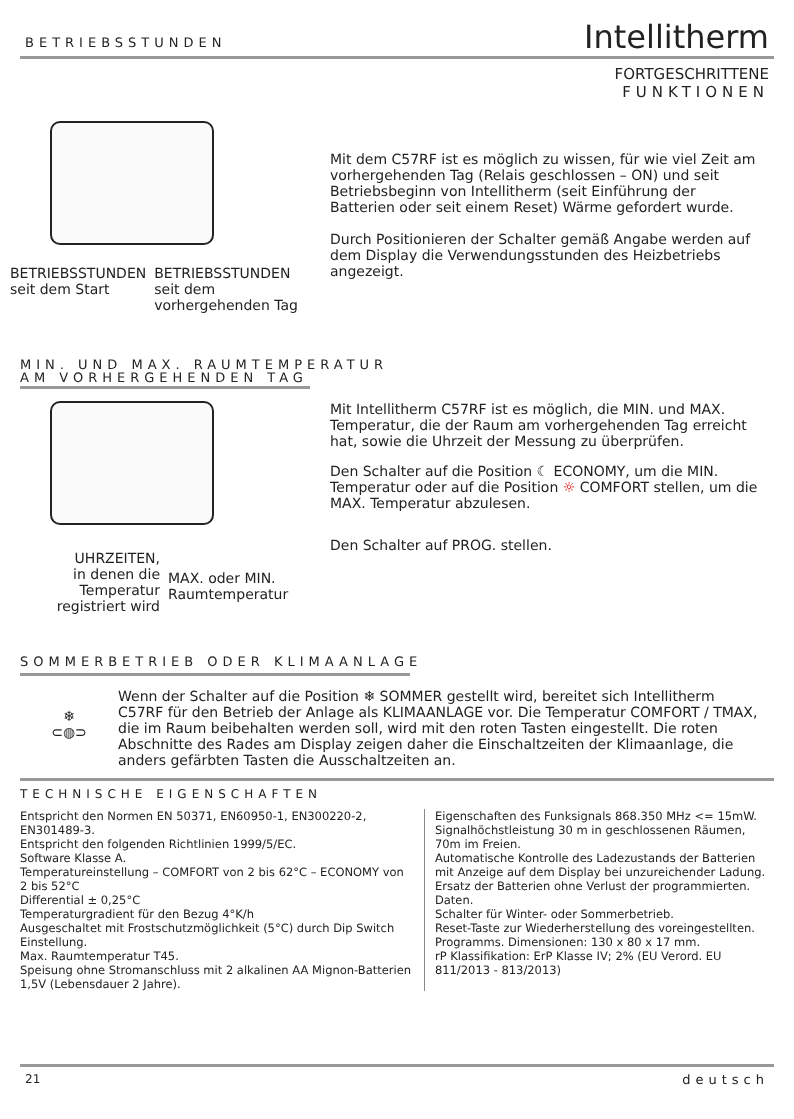BETRIEBSSTUNDEN
Intellitherm
FORTGESCHRITTENE
FUNKTIONEN
BETRIEBSSTUNDEN
seit dem Start
BETRIEBSSTUNDEN
seit dem
vorhergehenden Tag
Mit dem C57RF ist es möglich zu wissen, für wie viel Zeit am vorhergehenden Tag (Relais geschlossen – ON) und seit Betriebsbeginn von Intellitherm (seit Einführung der Batterien oder seit einem Reset) Wärme gefordert wurde.
Durch Positionieren der Schalter gemäß Angabe werden auf dem Display die Verwendungsstunden des Heizbetriebs angezeigt.
MIN. UND MAX. RAUMTEMPERATUR
AM VORHERGEHENDEN TAG
UHRZEITEN,
in denen die
Temperatur
registriert wird
MAX. oder MIN.
Raumtemperatur
Mit Intellitherm C57RF ist es möglich, die MIN. und MAX. Temperatur, die der Raum am vorhergehenden Tag erreicht hat, sowie die Uhrzeit der Messung zu überprüfen.
Den Schalter auf die Position ☾ ECONOMY, um die MIN. Temperatur oder auf die Position ☼ COMFORT stellen, um die MAX. Temperatur abzulesen.
Den Schalter auf PROG. stellen.
SOMMERBETRIEB ODER KLIMAANLAGE
❄
⊂◍⊃
Wenn der Schalter auf die Position ❄ SOMMER gestellt wird, bereitet sich Intellitherm C57RF für den Betrieb der Anlage als KLIMAANLAGE vor. Die Temperatur COMFORT / TMAX, die im Raum beibehalten werden soll, wird mit den roten Tasten eingestellt. Die roten Abschnitte des Rades am Display zeigen daher die Einschaltzeiten der Klimaanlage, die anders gefärbten Tasten die Ausschaltzeiten an.
TECHNISCHE EIGENSCHAFTEN
Entspricht den Normen EN 50371, EN60950-1, EN300220-2, EN301489-3.
Entspricht den folgenden Richtlinien 1999/5/EC.
Software Klasse A.
Temperatureinstellung – COMFORT von 2 bis 62°C – ECONOMY von 2 bis 52°C
Differential ± 0,25°C
Temperaturgradient für den Bezug 4°K/h
Ausgeschaltet mit Frostschutzmöglichkeit (5°C) durch Dip Switch Einstellung.
Max. Raumtemperatur T45.
Speisung ohne Stromanschluss mit 2 alkalinen AA Mignon-Batterien 1,5V (Lebensdauer 2 Jahre).
Eigenschaften des Funksignals 868.350 MHz <= 15mW.
Signalhöchstleistung 30 m in geschlossenen Räumen, 70m im Freien.
Automatische Kontrolle des Ladezustands der Batterien mit Anzeige auf dem Display bei unzureichender Ladung.
Ersatz der Batterien ohne Verlust der programmierten. Daten.
Schalter für Winter- oder Sommerbetrieb.
Reset-Taste zur Wiederherstellung des voreingestellten. Programms. Dimensionen: 130 x 80 x 17 mm.
rP Klassifikation: ErP Klasse IV; 2% (EU Verord. EU 811/2013 - 813/2013)
21 deutsch